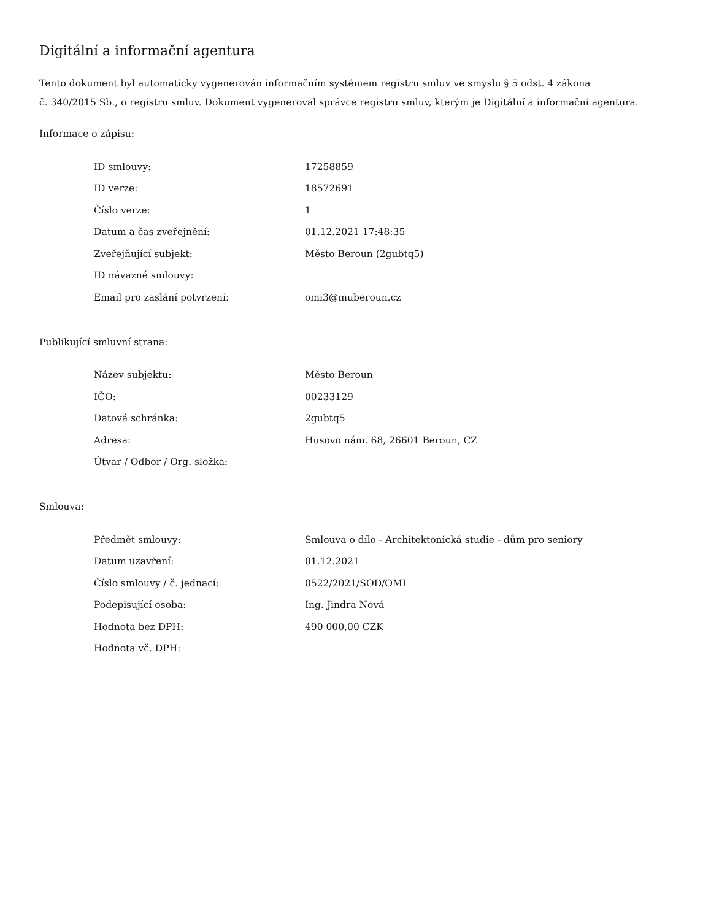Digitální a informační agentura
Tento dokument byl automaticky vygenerován informačním systémem registru smluv ve smyslu § 5 odst. 4 zákona
č. 340/2015 Sb., o registru smluv. Dokument vygeneroval správce registru smluv, kterým je Digitální a informační agentura.
Informace o zápisu:
| ID smlouvy: | 17258859 |
| ID verze: | 18572691 |
| Číslo verze: | 1 |
| Datum a čas zveřejnění: | 01.12.2021 17:48:35 |
| Zveřejňující subjekt: | Město Beroun (2gubtq5) |
| ID návazné smlouvy: | |
| Email pro zaslání potvrzení: | omi3@muberoun.cz |
Publikující smluvní strana:
| Název subjektu: | Město Beroun |
| IČO: | 00233129 |
| Datová schránka: | 2gubtq5 |
| Adresa: | Husovo nám. 68, 26601 Beroun, CZ |
| Útvar / Odbor / Org. složka: | |
Smlouva:
| Předmět smlouvy: | Smlouva o dílo - Architektonická studie - dům pro seniory |
| Datum uzavření: | 01.12.2021 |
| Číslo smlouvy / č. jednací: | 0522/2021/SOD/OMI |
| Podepisující osoba: | Ing. Jindra Nová |
| Hodnota bez DPH: | 490 000,00 CZK |
| Hodnota vč. DPH: | |